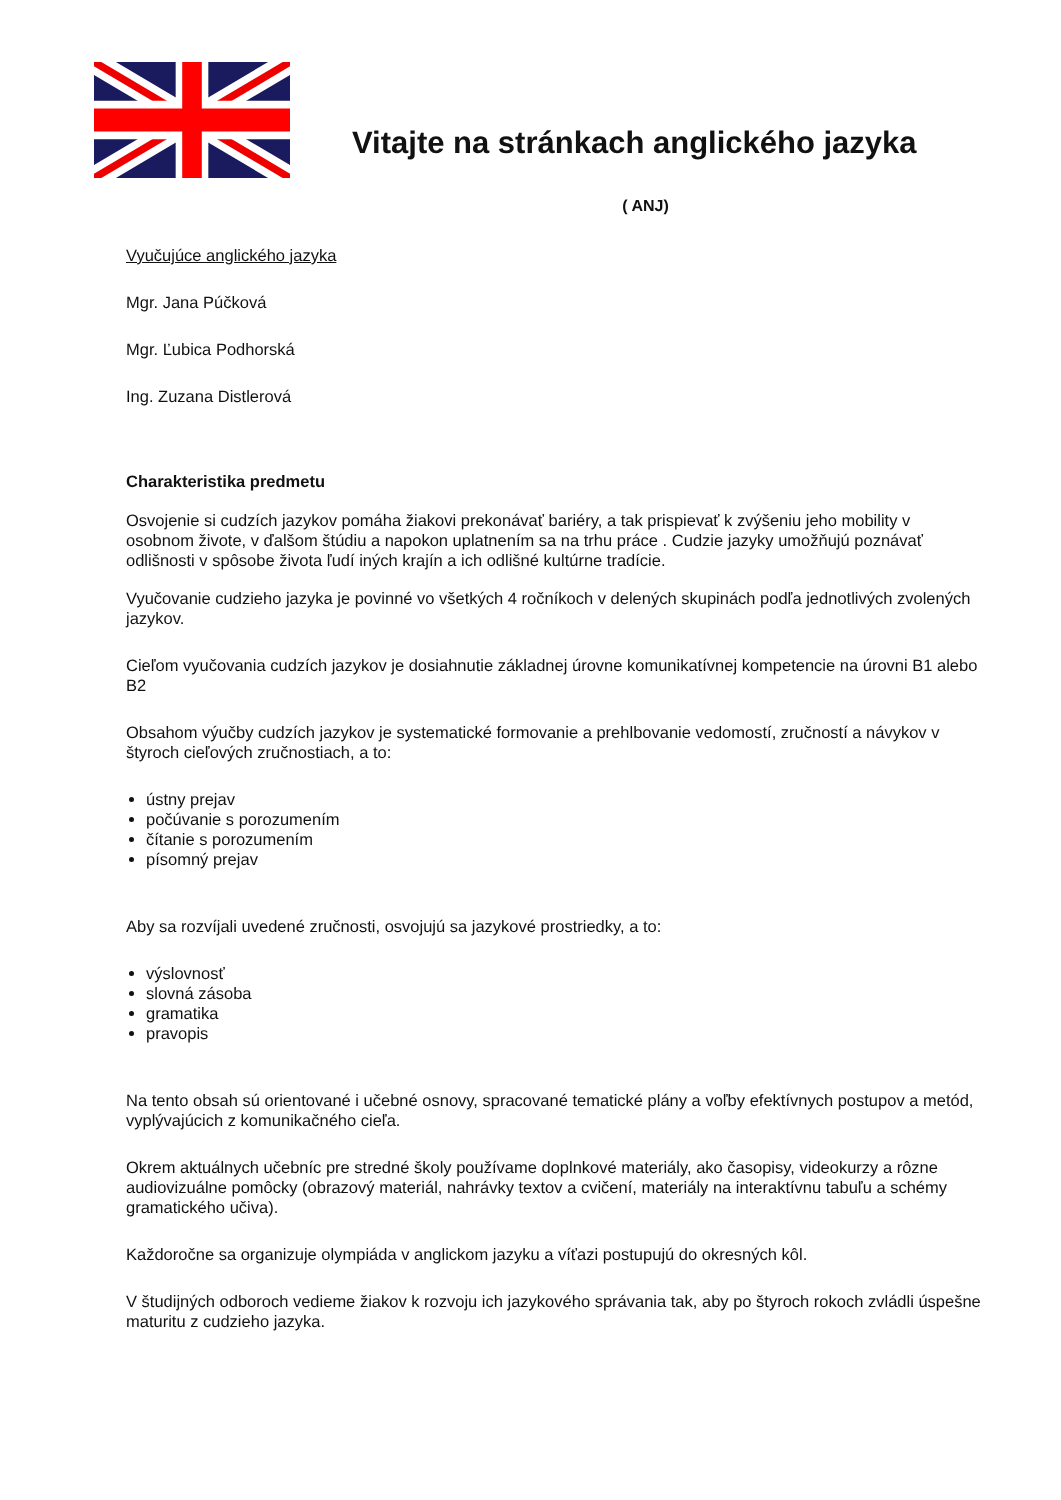Vitajte na stránkach anglického jazyka
( ANJ)
Vyučujúce anglického jazyka
Mgr. Jana Púčková
Mgr. Ľubica Podhorská
Ing. Zuzana Distlerová
Charakteristika predmetu
Osvojenie si cudzích jazykov pomáha žiakovi prekonávať bariéry, a tak prispievať k zvýšeniu jeho mobility v osobnom živote, v ďalšom štúdiu a napokon uplatnením sa na trhu práce . Cudzie jazyky umožňujú poznávať odlišnosti v spôsobe života ľudí iných krajín a ich odlišné kultúrne tradície.
Vyučovanie cudzieho jazyka je povinné vo všetkých 4 ročníkoch v delených skupinách podľa jednotlivých zvolených jazykov.
Cieľom vyučovania cudzích jazykov je dosiahnutie základnej úrovne komunikatívnej kompetencie na úrovni B1 alebo B2
Obsahom výučby cudzích jazykov je systematické formovanie a prehlbovanie vedomostí, zručností a návykov v štyroch cieľových zručnostiach, a to:
ústny prejav
počúvanie s porozumením
čítanie s porozumením
písomný prejav
Aby sa rozvíjali uvedené zručnosti, osvojujú sa jazykové prostriedky, a to:
výslovnosť
slovná zásoba
gramatika
pravopis
Na tento obsah sú orientované i učebné osnovy, spracované tematické plány a voľby efektívnych postupov a metód, vyplývajúcich z komunikačného cieľa.
Okrem aktuálnych učebníc pre stredné školy používame doplnkové materiály, ako časopisy, videokurzy a rôzne audiovizuálne pomôcky (obrazový materiál, nahrávky textov a cvičení, materiály na interaktívnu tabuľu a schémy gramatického učiva).
Každoročne sa organizuje olympiáda v anglickom jazyku a víťazi postupujú do okresných kôl.
V študijných odboroch vedieme žiakov k rozvoju ich jazykového správania tak, aby po štyroch rokoch zvládli úspešne maturitu z cudzieho jazyka.